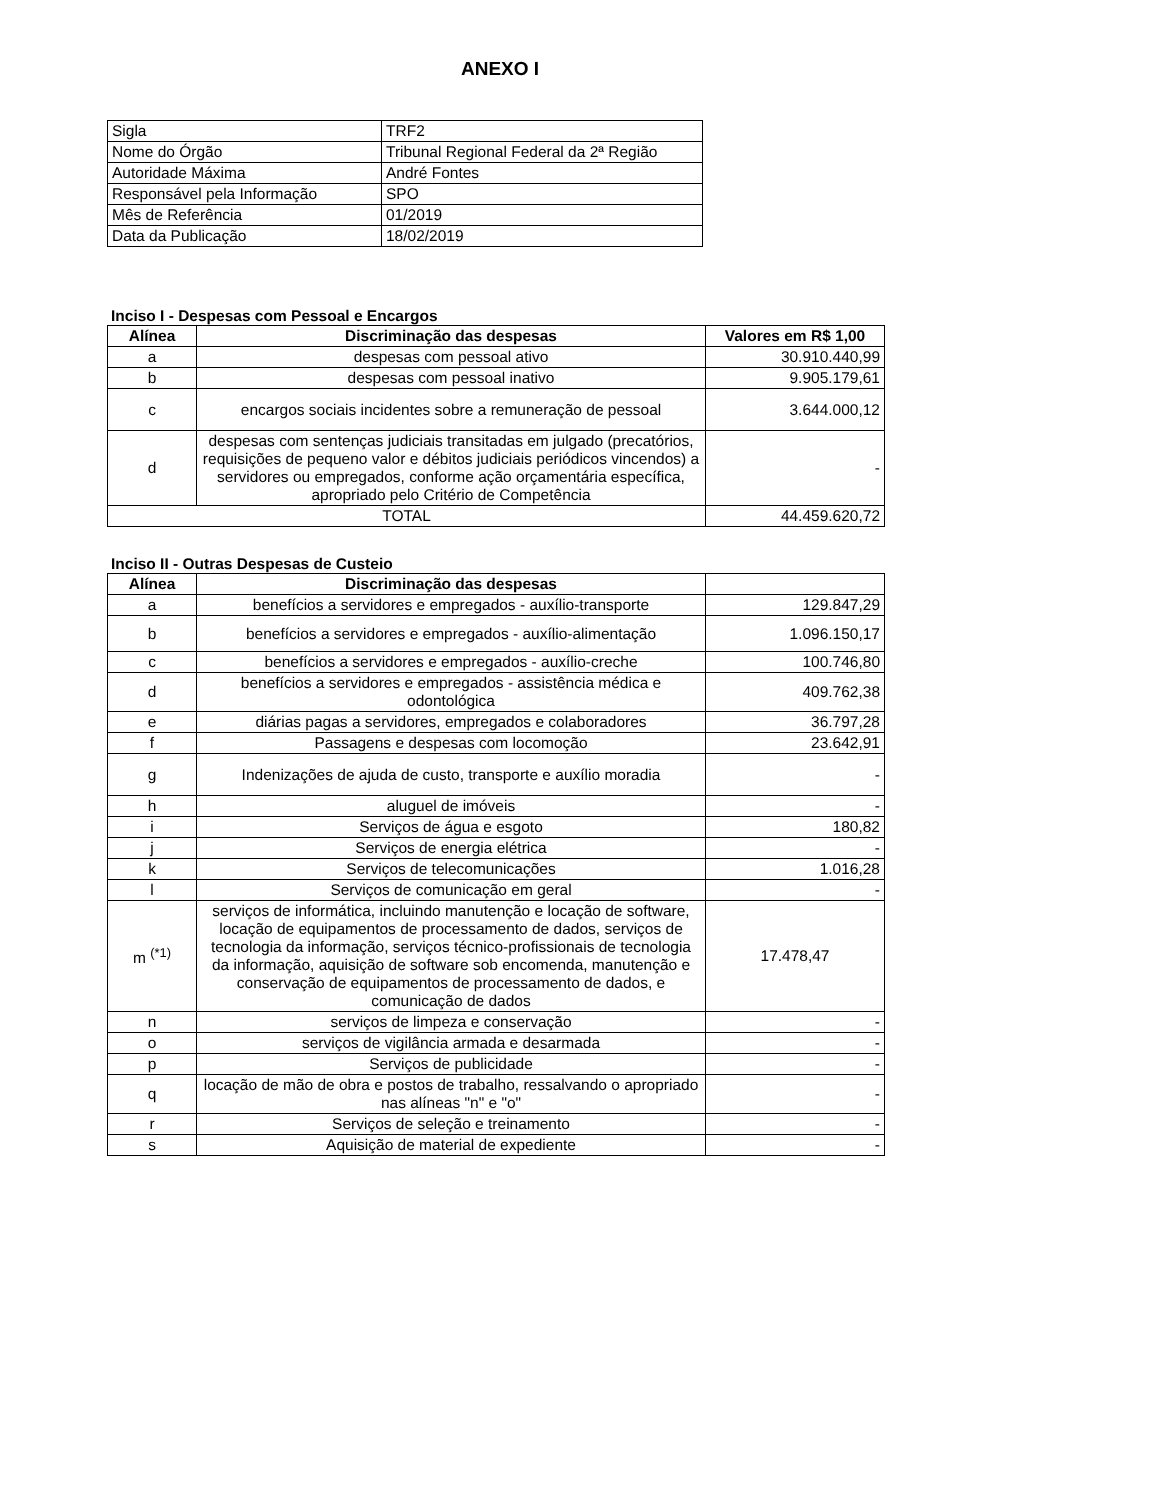ANEXO I
| Sigla | TRF2 |
| Nome do Órgão | Tribunal Regional Federal da 2ª Região |
| Autoridade Máxima | André Fontes |
| Responsável pela Informação | SPO |
| Mês de Referência | 01/2019 |
| Data da Publicação | 18/02/2019 |
Inciso I - Despesas com Pessoal e Encargos
| Alínea | Discriminação das despesas | Valores em R$ 1,00 |
| --- | --- | --- |
| a | despesas com pessoal ativo | 30.910.440,99 |
| b | despesas com pessoal inativo | 9.905.179,61 |
| c | encargos sociais incidentes sobre a remuneração de pessoal | 3.644.000,12 |
| d | despesas com sentenças judiciais transitadas em julgado (precatórios, requisições de pequeno valor e débitos judiciais periódicos vincendos) a servidores ou empregados, conforme ação orçamentária específica, apropriado pelo Critério de Competência | - |
| TOTAL | | 44.459.620,72 |
Inciso II - Outras Despesas de Custeio
| Alínea | Discriminação das despesas | |
| --- | --- | --- |
| a | benefícios a servidores e empregados - auxílio-transporte | 129.847,29 |
| b | benefícios a servidores e empregados - auxílio-alimentação | 1.096.150,17 |
| c | benefícios a servidores e empregados - auxílio-creche | 100.746,80 |
| d | benefícios a servidores e empregados - assistência médica e odontológica | 409.762,38 |
| e | diárias pagas a servidores, empregados e colaboradores | 36.797,28 |
| f | Passagens e despesas com locomoção | 23.642,91 |
| g | Indenizações de ajuda de custo, transporte e auxílio moradia | - |
| h | aluguel de imóveis | - |
| i | Serviços de água e esgoto | 180,82 |
| j | Serviços de energia elétrica | - |
| k | Serviços de telecomunicações | 1.016,28 |
| l | Serviços de comunicação em geral | - |
| m <sup>(*1)</sup> | serviços de informática, incluindo manutenção e locação de software, locação de equipamentos de processamento de dados, serviços de tecnologia da informação, serviços técnico-profissionais de tecnologia da informação, aquisição de software sob encomenda, manutenção e conservação de equipamentos de processamento de dados, e comunicação de dados | 17.478,47 |
| n | serviços de limpeza e conservação | - |
| o | serviços de vigilância armada e desarmada | - |
| p | Serviços de publicidade | - |
| q | locação de mão de obra e postos de trabalho, ressalvando o apropriado nas alíneas "n" e "o" | - |
| r | Serviços de seleção e treinamento | - |
| s | Aquisição de material de expediente | - |